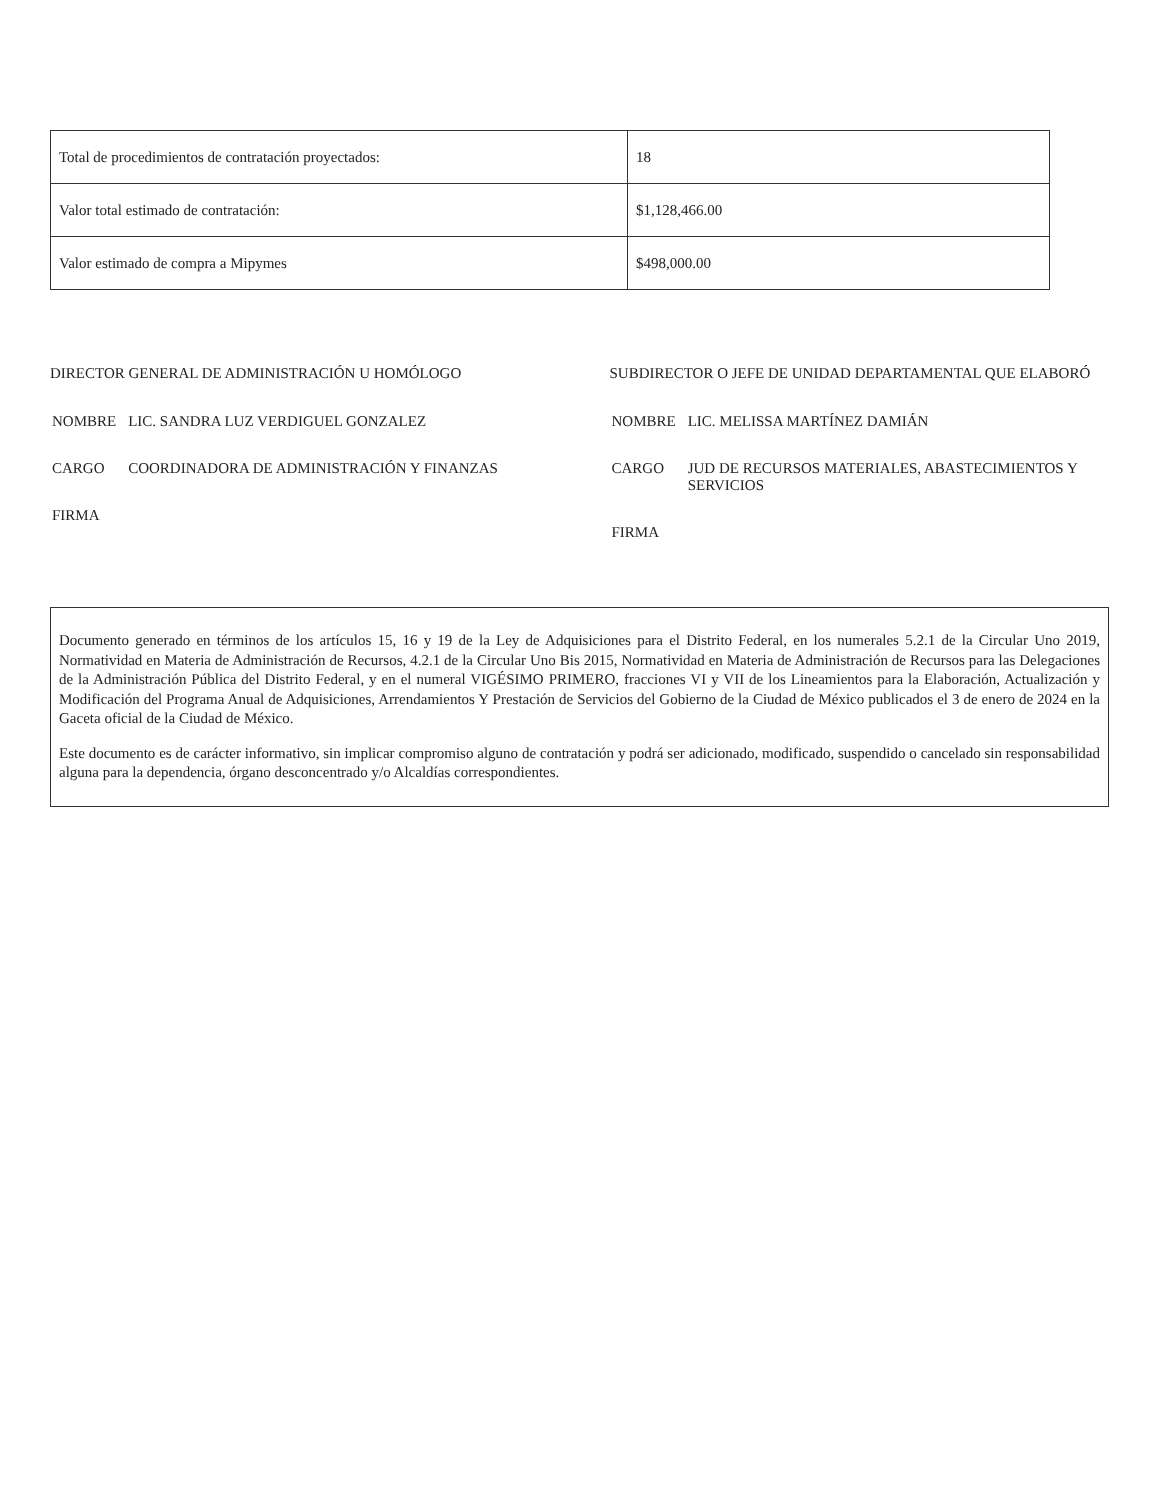| Total de procedimientos de contratación proyectados: | 18 |
| Valor total estimado de contratación: | $1,128,466.00 |
| Valor estimado de compra a Mipymes | $498,000.00 |
DIRECTOR GENERAL DE ADMINISTRACIÓN U HOMÓLOGO
| NOMBRE | LIC. SANDRA LUZ VERDIGUEL GONZALEZ |
| CARGO | COORDINADORA DE ADMINISTRACIÓN Y FINANZAS |
| FIRMA | |
SUBDIRECTOR O JEFE DE UNIDAD DEPARTAMENTAL QUE ELABORÓ
| NOMBRE | LIC. MELISSA MARTÍNEZ DAMIÁN |
| CARGO | JUD DE RECURSOS MATERIALES, ABASTECIMIENTOS Y SERVICIOS |
| FIRMA | |
Documento generado en términos de los artículos 15, 16 y 19 de la Ley de Adquisiciones para el Distrito Federal, en los numerales 5.2.1 de la Circular Uno 2019, Normatividad en Materia de Administración de Recursos, 4.2.1 de la Circular Uno Bis 2015, Normatividad en Materia de Administración de Recursos para las Delegaciones de la Administración Pública del Distrito Federal, y en el numeral VIGÉSIMO PRIMERO, fracciones VI y VII de los Lineamientos para la Elaboración, Actualización y Modificación del Programa Anual de Adquisiciones, Arrendamientos Y Prestación de Servicios del Gobierno de la Ciudad de México publicados el 3 de enero de 2024 en la Gaceta oficial de la Ciudad de México.
Este documento es de carácter informativo, sin implicar compromiso alguno de contratación y podrá ser adicionado, modificado, suspendido o cancelado sin responsabilidad alguna para la dependencia, órgano desconcentrado y/o Alcaldías correspondientes.